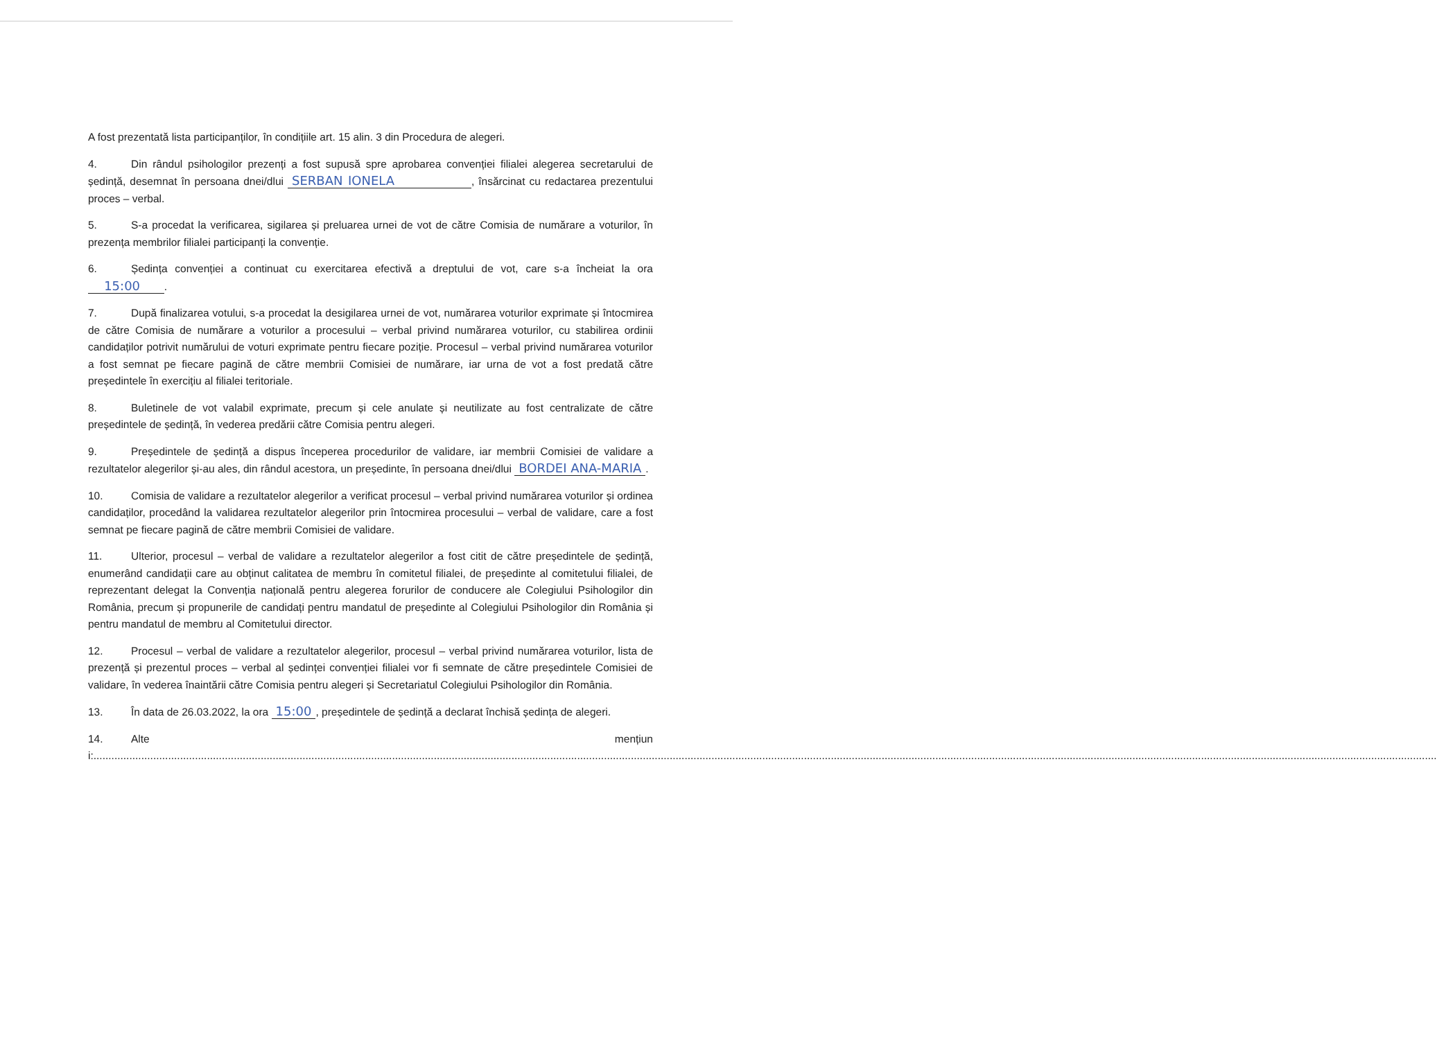A fost prezentată lista participanților, în condițiile art. 15 alin. 3 din Procedura de alegeri.
4. Din rândul psihologilor prezenți a fost supusă spre aprobarea convenției filialei alegerea secretarului de ședință, desemnat în persoana dnei/dlui SERBAN IONELA , însărcinat cu redactarea prezentului proces – verbal.
5. S-a procedat la verificarea, sigilarea și preluarea urnei de vot de către Comisia de numărare a voturilor, în prezența membrilor filialei participanți la convenție.
6. Ședința convenției a continuat cu exercitarea efectivă a dreptului de vot, care s-a încheiat la ora 15:00 .
7. După finalizarea votului, s-a procedat la desigilarea urnei de vot, numărarea voturilor exprimate și întocmirea de către Comisia de numărare a voturilor a procesului – verbal privind numărarea voturilor, cu stabilirea ordinii candidaților potrivit numărului de voturi exprimate pentru fiecare poziție. Procesul – verbal privind numărarea voturilor a fost semnat pe fiecare pagină de către membrii Comisiei de numărare, iar urna de vot a fost predată către președintele în exercițiu al filialei teritoriale.
8. Buletinele de vot valabil exprimate, precum și cele anulate și neutilizate au fost centralizate de către președintele de ședință, în vederea predării către Comisia pentru alegeri.
9. Președintele de ședință a dispus începerea procedurilor de validare, iar membrii Comisiei de validare a rezultatelor alegerilor și-au ales, din rândul acestora, un președinte, în persoana dnei/dlui BORDEI ANA-MARIA.
10. Comisia de validare a rezultatelor alegerilor a verificat procesul – verbal privind numărarea voturilor și ordinea candidaților, procedând la validarea rezultatelor alegerilor prin întocmirea procesului – verbal de validare, care a fost semnat pe fiecare pagină de către membrii Comisiei de validare.
11. Ulterior, procesul – verbal de validare a rezultatelor alegerilor a fost citit de către președintele de ședință, enumerând candidații care au obținut calitatea de membru în comitetul filialei, de președinte al comitetului filialei, de reprezentant delegat la Convenția națională pentru alegerea forurilor de conducere ale Colegiului Psihologilor din România, precum și propunerile de candidați pentru mandatul de președinte al Colegiului Psihologilor din România și pentru mandatul de membru al Comitetului director.
12. Procesul – verbal de validare a rezultatelor alegerilor, procesul – verbal privind numărarea voturilor, lista de prezență și prezentul proces – verbal al ședinței convenției filialei vor fi semnate de către președintele Comisiei de validare, în vederea înaintării către Comisia pentru alegeri și Secretariatul Colegiului Psihologilor din România.
13. În data de 26.03.2022, la ora 15:00, președintele de ședință a declarat închisă ședința de alegeri.
14. Alte mențiuni:..................................................................................................................................................................................................................................................................................................................................................................................................................................................................